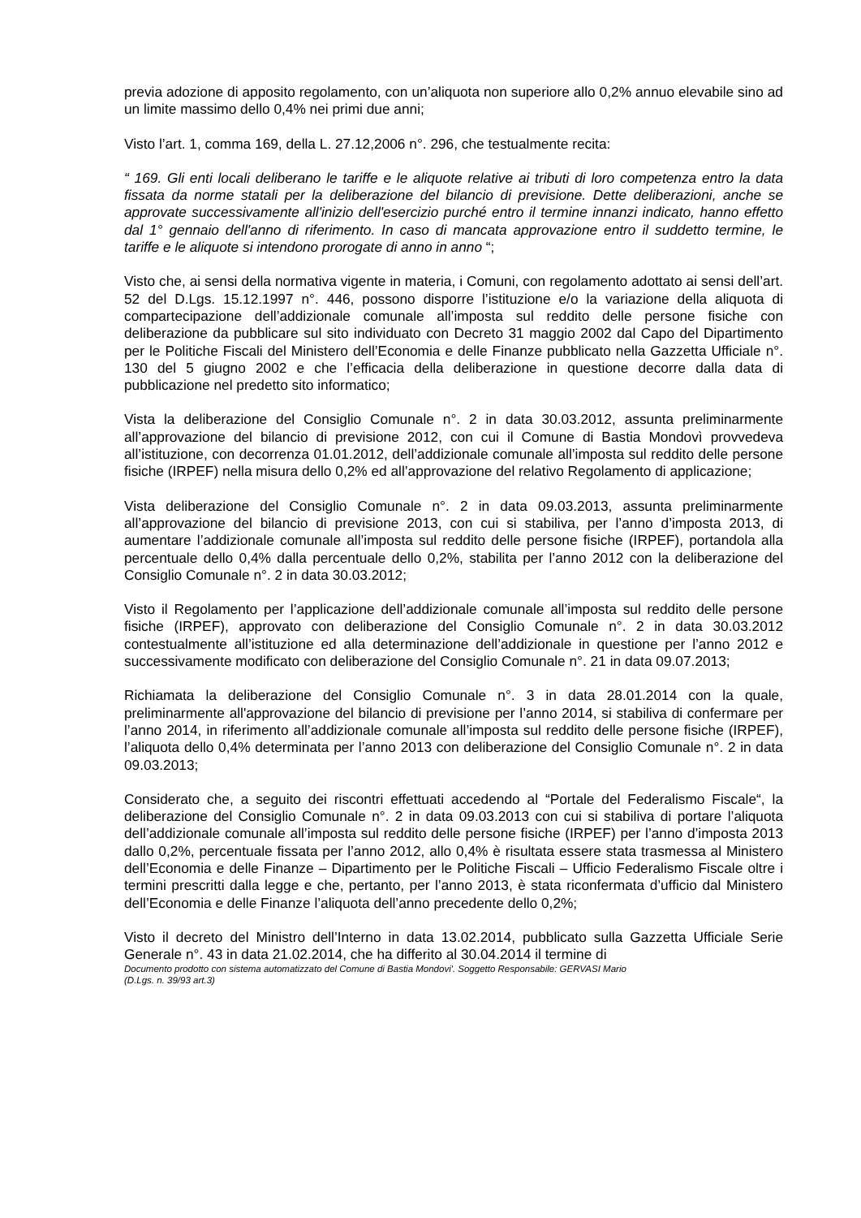previa adozione di apposito regolamento, con un’aliquota non superiore allo 0,2% annuo elevabile sino ad un limite massimo dello 0,4% nei primi due anni;
Visto l’art. 1, comma 169, della L. 27.12,2006 n°. 296, che testualmente recita:
“ 169. Gli enti locali deliberano le tariffe e le aliquote relative ai tributi di loro competenza entro la data fissata da norme statali per la deliberazione del bilancio di previsione. Dette deliberazioni, anche se approvate successivamente all'inizio dell'esercizio purché entro il termine innanzi indicato, hanno effetto dal 1° gennaio dell'anno di riferimento. In caso di mancata approvazione entro il suddetto termine, le tariffe e le aliquote si intendono prorogate di anno in anno “;
Visto che, ai sensi della normativa vigente in materia, i Comuni, con regolamento adottato ai sensi dell’art. 52 del D.Lgs. 15.12.1997 n°. 446, possono disporre l’istituzione e/o la variazione della aliquota di compartecipazione dell’addizionale comunale all’imposta sul reddito delle persone fisiche con deliberazione da pubblicare sul sito individuato con Decreto 31 maggio 2002 dal Capo del Dipartimento per le Politiche Fiscali del Ministero dell’Economia e delle Finanze pubblicato nella Gazzetta Ufficiale n°. 130 del 5 giugno 2002 e che l’efficacia della deliberazione in questione decorre dalla data di pubblicazione nel predetto sito informatico;
Vista la deliberazione del Consiglio Comunale n°. 2 in data 30.03.2012, assunta preliminarmente all’approvazione del bilancio di previsione 2012, con cui il Comune di Bastia Mondovì provvedeva all’istituzione, con decorrenza 01.01.2012, dell’addizionale comunale all’imposta sul reddito delle persone fisiche (IRPEF) nella misura dello 0,2% ed all’approvazione del relativo Regolamento di applicazione;
Vista deliberazione del Consiglio Comunale n°. 2 in data 09.03.2013, assunta preliminarmente all’approvazione del bilancio di previsione 2013, con cui si stabiliva, per l’anno d’imposta 2013, di aumentare l’addizionale comunale all’imposta sul reddito delle persone fisiche (IRPEF), portandola alla percentuale dello 0,4% dalla percentuale dello 0,2%, stabilita per l’anno 2012 con la deliberazione del Consiglio Comunale n°. 2 in data 30.03.2012;
Visto il Regolamento per l’applicazione dell’addizionale comunale all’imposta sul reddito delle persone fisiche (IRPEF), approvato con deliberazione del Consiglio Comunale n°. 2 in data 30.03.2012 contestualmente all’istituzione ed alla determinazione dell’addizionale in questione per l’anno 2012 e successivamente modificato con deliberazione del Consiglio Comunale n°. 21 in data 09.07.2013;
Richiamata la deliberazione del Consiglio Comunale n°. 3 in data 28.01.2014 con la quale, preliminarmente all'approvazione del bilancio di previsione per l’anno 2014, si stabiliva di confermare per l’anno 2014, in riferimento all’addizionale comunale all’imposta sul reddito delle persone fisiche (IRPEF), l’aliquota dello 0,4% determinata per l’anno 2013 con deliberazione del Consiglio Comunale n°. 2 in data 09.03.2013;
Considerato che, a seguito dei riscontri effettuati accedendo al “Portale del Federalismo Fiscale“, la deliberazione del Consiglio Comunale n°. 2 in data 09.03.2013 con cui si stabiliva di portare l’aliquota dell’addizionale comunale all’imposta sul reddito delle persone fisiche (IRPEF) per l’anno d’imposta 2013 dallo 0,2%, percentuale fissata per l’anno 2012, allo 0,4% è risultata essere stata trasmessa al Ministero dell’Economia e delle Finanze – Dipartimento per le Politiche Fiscali – Ufficio Federalismo Fiscale oltre i termini prescritti dalla legge e che, pertanto, per l’anno 2013, è stata riconfermata d’ufficio dal Ministero dell’Economia e delle Finanze l’aliquota dell’anno precedente dello 0,2%;
Visto il decreto del Ministro dell’Interno in data 13.02.2014, pubblicato sulla Gazzetta Ufficiale Serie Generale n°. 43 in data 21.02.2014, che ha differito al 30.04.2014 il termine di
Documento prodotto con sistema automatizzato del Comune di Bastia Mondovi'. Soggetto Responsabile: GERVASI Mario
(D.Lgs. n. 39/93 art.3)